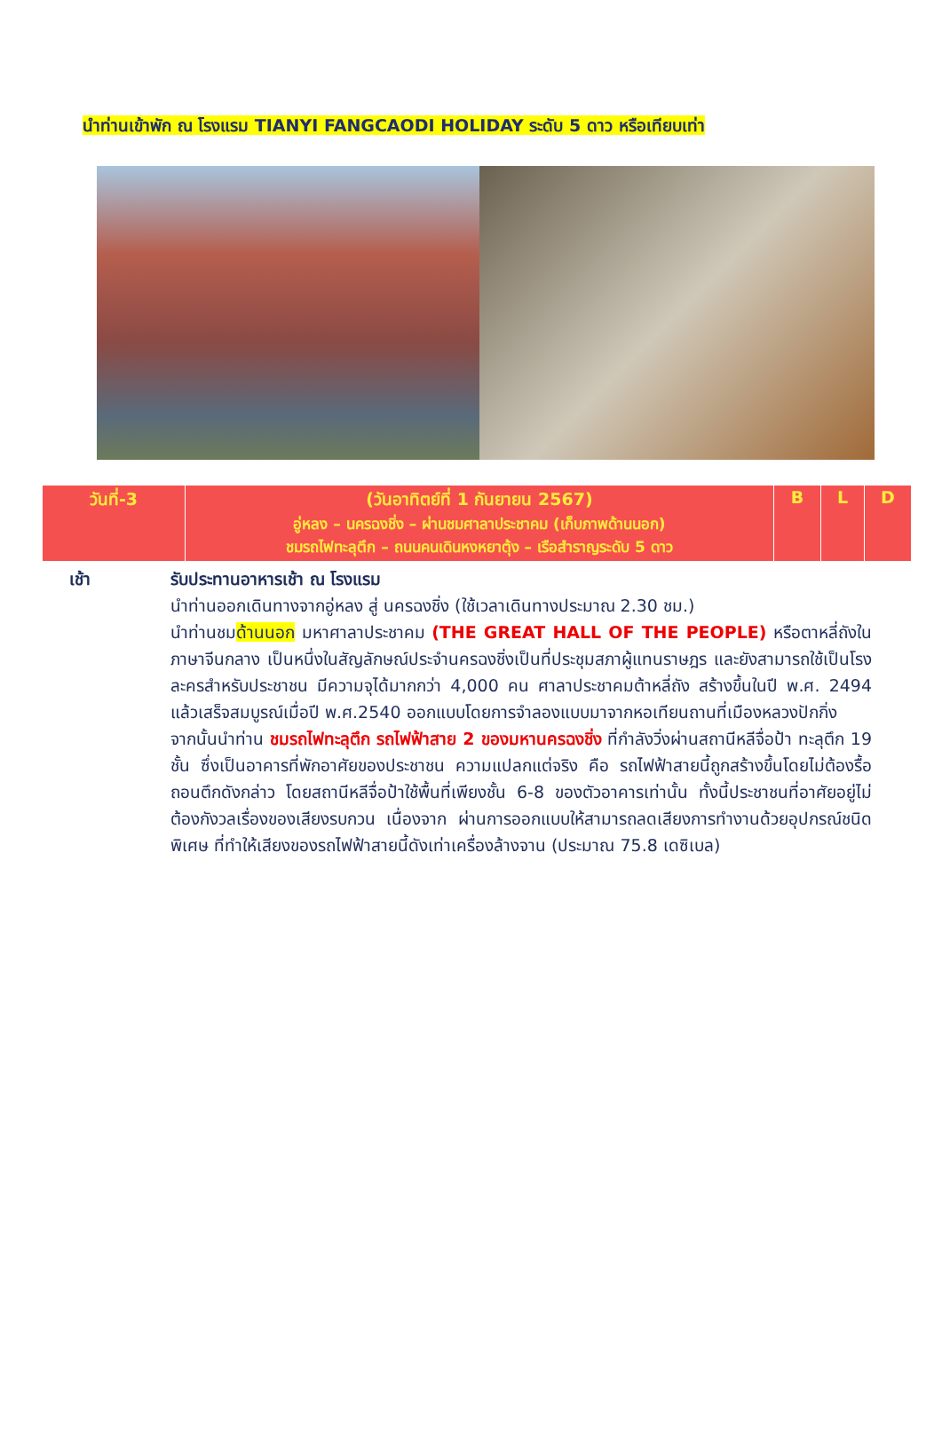นำท่านเข้าพัก ณ โรงแรม TIANYI FANGCAODI HOLIDAY ระดับ 5 ดาว หรือเทียบเท่า
| วันที่-3 | (วันอาทิตย์ที่ 1 กันยายน 2567) อู่หลง – นครฉงชิ่ง – ผ่านชมศาลาประชาคม (เก็บภาพด้านนอก) ชมรถไฟทะลุตึก – ถนนคนเดินหงหยาตุ้ง – เรือสำราญระดับ 5 ดาว | B | L | D |
เช้า รับประทานอาหารเช้า ณ โรงแรม
นำท่านออกเดินทางจากอู่หลง สู่ นครฉงชิ่ง (ใช้เวลาเดินทางประมาณ 2.30 ชม.)
นำท่านชมด้านนอก มหาศาลาประชาคม (THE GREAT HALL OF THE PEOPLE) หรือตาหลี่ถังในภาษาจีนกลาง เป็นหนึ่งในสัญลักษณ์ประจำนครฉงชิ่งเป็นที่ประชุมสภาผู้แทนราษฎร และยังสามารถใช้เป็นโรงละครสำหรับประชาชน มีความจุได้มากกว่า 4,000 คน ศาลาประชาคมต้าหลี่ถัง สร้างขึ้นในปี พ.ศ. 2494 แล้วเสร็จสมบูรณ์เมื่อปี พ.ศ.2540 ออกแบบโดยการจำลองแบบมาจากหอเทียนถานที่เมืองหลวงปักกิ่ง
จากนั้นนำท่าน ชมรถไฟทะลุตึก รถไฟฟ้าสาย 2 ของมหานครฉงชิ่ง ที่กำลังวิ่งผ่านสถานีหลีจื่อป้า ทะลุตึก 19 ชั้น ซึ่งเป็นอาคารที่พักอาศัยของประชาชน ความแปลกแต่จริง คือ รถไฟฟ้าสายนี้ถูกสร้างขึ้นโดยไม่ต้องรื้อถอนตึกดังกล่าว โดยสถานีหลีจื่อป้าใช้พื้นที่เพียงชั้น 6-8 ของตัวอาคารเท่านั้น ทั้งนี้ประชาชนที่อาศัยอยู่ไม่ต้องกังวลเรื่องของเสียงรบกวน เนื่องจาก ผ่านการออกแบบให้สามารถลดเสียงการทำงานด้วยอุปกรณ์ชนิดพิเศษ ที่ทำให้เสียงของรถไฟฟ้าสายนี้ดังเท่าเครื่องล้างจาน (ประมาณ 75.8 เดซิเบล)